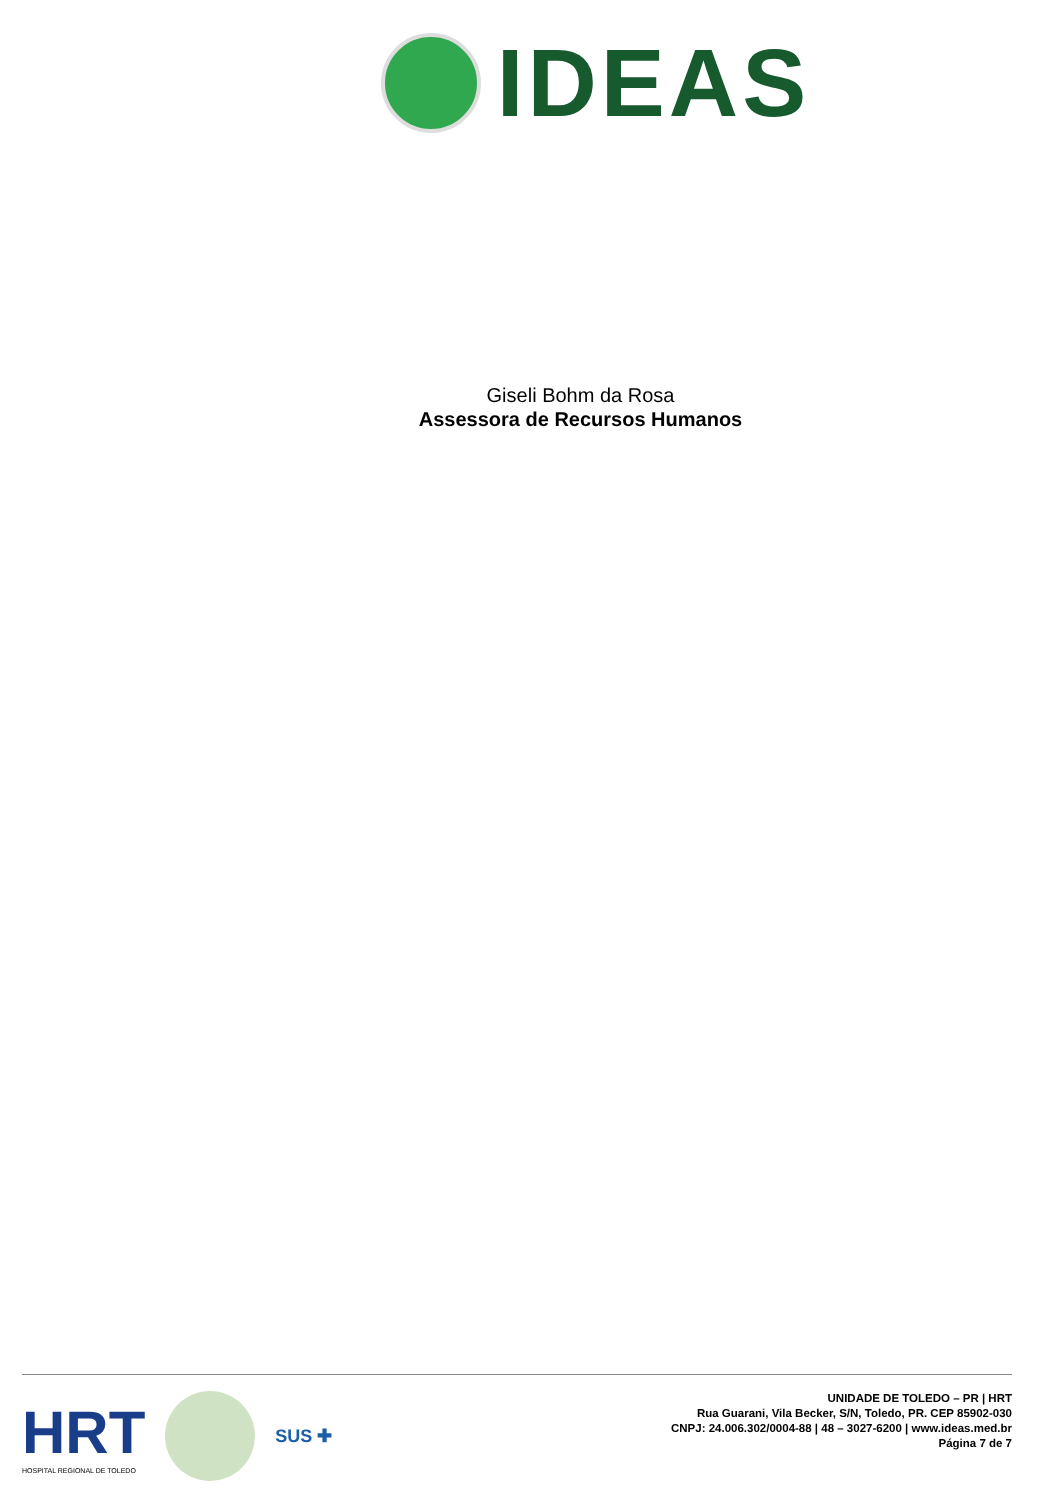IDEAS
Giseli Bohm da Rosa
Assessora de Recursos Humanos
HRT
HOSPITAL REGIONAL DE TOLEDO
SUS ✚
UNIDADE DE TOLEDO – PR | HRT
Rua Guarani, Vila Becker, S/N, Toledo, PR. CEP 85902-030
CNPJ: 24.006.302/0004-88 | 48 – 3027-6200 | www.ideas.med.br
Página 7 de 7